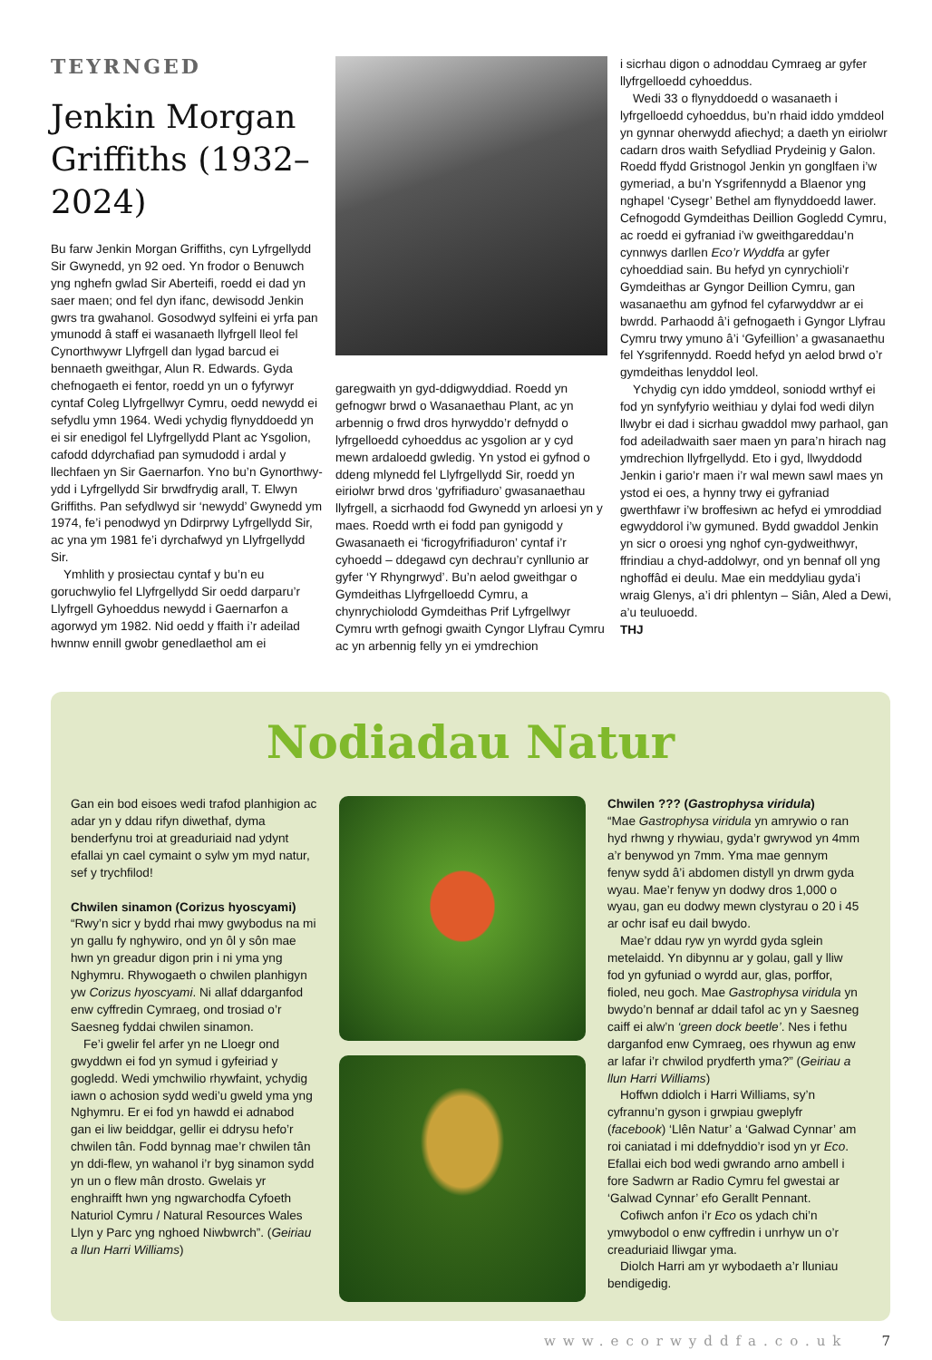TEYRNGED
Jenkin Morgan Griffiths (1932–2024)
Bu farw Jenkin Morgan Griffiths, cyn Lyfrgellydd Sir Gwynedd, yn 92 oed. Yn frodor o Benuwch yng nghefn gwlad Sir Aberteifi, roedd ei dad yn saer maen; ond fel dyn ifanc, dewisodd Jenkin gwrs tra gwahanol. Gosodwyd sylfeini ei yrfa pan ymunodd â staff ei wasanaeth llyfrgell lleol fel Cynorthwywr Llyfrgell dan lygad barcud ei bennaeth gweithgar, Alun R. Edwards. Gyda chefnogaeth ei fentor, roedd yn un o fyfyrwyr cyntaf Coleg Llyfrgellwyr Cymru, oedd newydd ei sefydlu ymn 1964. Wedi ychydig flynyddoedd yn ei sir enedigol fel Llyfrgellydd Plant ac Ysgolion, cafodd ddyrchafiad pan symudodd i ardal y llechfaen yn Sir Gaernarfon. Yno bu’n Gynorthwy-ydd i Lyfrgellydd Sir brwdfrydig arall, T. Elwyn Griffiths. Pan sefydlwyd sir ‘newydd’ Gwynedd ym 1974, fe’i penodwyd yn Ddirprwy Lyfrgellydd Sir, ac yna ym 1981 fe’i dyrchafwyd yn Llyfrgellydd Sir.
Ymhlith y prosiectau cyntaf y bu’n eu goruchwylio fel Llyfrgellydd Sir oedd darparu’r Llyfrgell Gyhoeddus newydd i Gaernarfon a agorwyd ym 1982. Nid oedd y ffaith i’r adeilad hwnnw ennill gwobr genedlaethol am ei
garegwaith yn gyd-ddigwyddiad. Roedd yn gefnogwr brwd o Wasanaethau Plant, ac yn arbennig o frwd dros hyrwyddo’r defnydd o lyfrgelloedd cyhoeddus ac ysgolion ar y cyd mewn ardaloedd gwledig. Yn ystod ei gyfnod o ddeng mlynedd fel Llyfrgellydd Sir, roedd yn eiriolwr brwd dros ‘gyfrifiaduro’ gwasanaethau llyfrgell, a sicrhaodd fod Gwynedd yn arloesi yn y maes. Roedd wrth ei fodd pan gynigodd y Gwasanaeth ei ‘ficrogyfrifiaduron’ cyntaf i’r cyhoedd – ddegawd cyn dechrau’r cynllunio ar gyfer ‘Y Rhyngrwyd’. Bu’n aelod gweithgar o Gymdeithas Llyfrgelloedd Cymru, a chynrychiolodd Gymdeithas Prif Lyfrgellwyr Cymru wrth gefnogi gwaith Cyngor Llyfrau Cymru ac yn arbennig felly yn ei ymdrechion
i sicrhau digon o adnoddau Cymraeg ar gyfer llyfrgelloedd cyhoeddus.
Wedi 33 o flynyddoedd o wasanaeth i lyfrgelloedd cyhoeddus, bu’n rhaid iddo ymddeol yn gynnar oherwydd afiechyd; a daeth yn eiriolwr cadarn dros waith Sefydliad Prydeinig y Galon. Roedd ffydd Gristnogol Jenkin yn gonglfaen i’w gymeriad, a bu’n Ysgrifennydd a Blaenor yng nghapel ‘Cysegr’ Bethel am flynyddoedd lawer. Cefnogodd Gymdeithas Deillion Gogledd Cymru, ac roedd ei gyfraniad i’w gweithgareddau’n cynnwys darllen Eco’r Wyddfa ar gyfer cyhoeddiad sain. Bu hefyd yn cynrychioli’r Gymdeithas ar Gyngor Deillion Cymru, gan wasanaethu am gyfnod fel cyfarwyddwr ar ei bwrdd. Parhaodd â’i gefnogaeth i Gyngor Llyfrau Cymru trwy ymuno â’i ‘Gyfeillion’ a gwasanaethu fel Ysgrifennydd. Roedd hefyd yn aelod brwd o’r gymdeithas lenyddol leol.
Ychydig cyn iddo ymddeol, soniodd wrthyf ei fod yn synfyfyrio weithiau y dylai fod wedi dilyn llwybr ei dad i sicrhau gwaddol mwy parhaol, gan fod adeiladwaith saer maen yn para’n hirach nag ymdrechion llyfrgellydd. Eto i gyd, llwyddodd Jenkin i gario’r maen i’r wal mewn sawl maes yn ystod ei oes, a hynny trwy ei gyfraniad gwerthfawr i’w broffesiwn ac hefyd ei ymroddiad egwyddorol i’w gymuned. Bydd gwaddol Jenkin yn sicr o oroesi yng nghof cyn-gydweithwyr, ffrindiau a chyd-addolwyr, ond yn bennaf oll yng nghoffâd ei deulu. Mae ein meddyliau gyda’i wraig Glenys, a’i dri phlentyn – Siân, Aled a Dewi, a’u teuluoedd.
THJ
Nodiadau Natur
Gan ein bod eisoes wedi trafod planhigion ac adar yn y ddau rifyn diwethaf, dyma benderfynu troi at greaduriaid nad ydynt efallai yn cael cymaint o sylw ym myd natur, sef y trychfilod!
Chwilen sinamon (Corizus hyoscyami)
“Rwy’n sicr y bydd rhai mwy gwybodus na mi yn gallu fy nghywiro, ond yn ôl y sôn mae hwn yn greadur digon prin i ni yma yng Nghymru. Rhywogaeth o chwilen planhigyn yw Corizus hyoscyami. Ni allaf ddarganfod enw cyffredin Cymraeg, ond trosiad o’r Saesneg fyddai chwilen sinamon.
Fe’i gwelir fel arfer yn ne Lloegr ond gwyddwn ei fod yn symud i gyfeiriad y gogledd. Wedi ymchwilio rhywfaint, ychydig iawn o achosion sydd wedi’u gweld yma yng Nghymru. Er ei fod yn hawdd ei adnabod gan ei liw beiddgar, gellir ei ddrysu hefo’r chwilen tân. Fodd bynnag mae’r chwilen tân yn ddi-flew, yn wahanol i’r byg sinamon sydd yn un o flew mân drosto. Gwelais yr enghraifft hwn yng ngwarchodfa Cyfoeth Naturiol Cymru / Natural Resources Wales Llyn y Parc yng nghoed Niwbwrch”. (Geiriau a llun Harri Williams)
Chwilen ??? (Gastrophysa viridula)
“Mae Gastrophysa viridula yn amrywio o ran hyd rhwng y rhywiau, gyda’r gwrywod yn 4mm a’r benywod yn 7mm. Yma mae gennym fenyw sydd â’i abdomen distyll yn drwm gyda wyau. Mae’r fenyw yn dodwy dros 1,000 o wyau, gan eu dodwy mewn clystyrau o 20 i 45 ar ochr isaf eu dail bwydo.
Mae’r ddau ryw yn wyrdd gyda sglein metelaidd. Yn dibynnu ar y golau, gall y lliw fod yn gyfuniad o wyrdd aur, glas, porffor, fioled, neu goch. Mae Gastrophysa viridula yn bwydo’n bennaf ar ddail tafol ac yn y Saesneg caiff ei alw’n ‘green dock beetle’. Nes i fethu darganfod enw Cymraeg, oes rhywun ag enw ar lafar i’r chwilod prydferth yma?” (Geiriau a llun Harri Williams)
Hoffwn ddiolch i Harri Williams, sy’n cyfrannu’n gyson i grwpiau gweplyfr (facebook) ‘Llên Natur’ a ‘Galwad Cynnar’ am roi caniatad i mi ddefnyddio’r isod yn yr Eco. Efallai eich bod wedi gwrando arno ambell i fore Sadwrn ar Radio Cymru fel gwestai ar ‘Galwad Cynnar’ efo Gerallt Pennant.
Cofiwch anfon i’r Eco os ydach chi’n ymwybodol o enw cyffredin i unrhyw un o’r creaduriaid lliwgar yma.
Diolch Harri am yr wybodaeth a’r lluniau bendigedig.
www.ecorwyddfa.co.uk 7